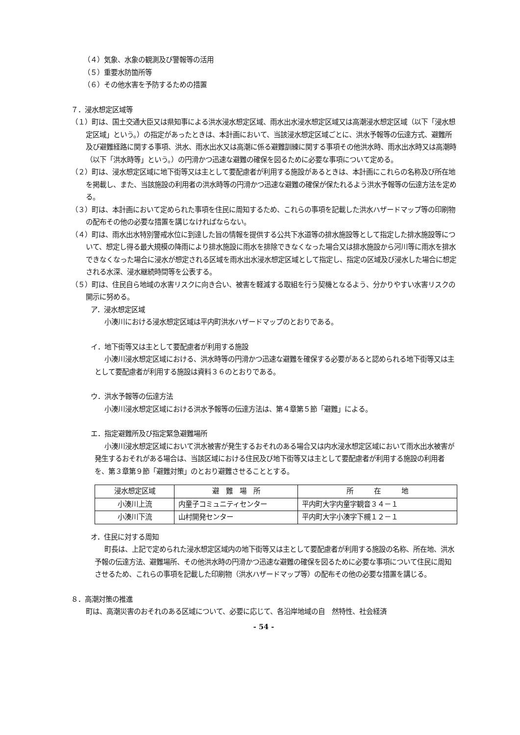（４）気象、水象の観測及び警報等の活用
（５）重要水防箇所等
（６）その他水害を予防するための措置
７．浸水想定区域等
（１）町は、国土交通大臣又は県知事による洪水浸水想定区域、雨水出水浸水想定区域又は高潮浸水想定区域（以下「浸水想定区域」という。）の指定があったときは、本計画において、当該浸水想定区域ごとに、洪水予報等の伝達方式、避難所及び避難経路に関する事項、洪水、雨水出水又は高潮に係る避難訓練に関する事項その他洪水時、雨水出水時又は高潮時（以下「洪水時等」という。）の円滑かつ迅速な避難の確保を図るために必要な事項について定める。
（２）町は、浸水想定区域に地下街等又は主として要配慮者が利用する施設があるときは、本計画にこれらの名称及び所在地を掲載し、また、当該施設の利用者の洪水時等の円滑かつ迅速な避難の確保が保たれるよう洪水予報等の伝達方法を定める。
（３）町は、本計画において定められた事項を住民に周知するため、これらの事項を記載した洪水ハザードマップ等の印刷物の配布その他の必要な措置を講じなければならない。
（４）町は、雨水出水特別警戒水位に到達した旨の情報を提供する公共下水道等の排水施設等として指定した排水施設等について、想定し得る最大規模の降雨により排水施設に雨水を排除できなくなった場合又は排水施設から河川等に雨水を排水できなくなった場合に浸水が想定される区域を雨水出水浸水想定区域として指定し、指定の区域及び浸水した場合に想定される水深、浸水継続時間等を公表する。
（５）町は、住民自ら地域の水害リスクに向き合い、被害を軽減する取組を行う契機となるよう、分かりやすい水害リスクの開示に努める。
ア．浸水想定区域
小湊川における浸水想定区域は平内町洪水ハザードマップのとおりである。
イ．地下街等又は主として要配慮者が利用する施設
小湊川浸水想定区域における、洪水時等の円滑かつ迅速な避難を確保する必要があると認められる地下街等又は主として要配慮者が利用する施設は資料３６のとおりである。
ウ．洪水予報等の伝達方法
小湊川浸水想定区域における洪水予報等の伝達方法は、第４章第５節「避難」による。
エ．指定避難所及び指定緊急避難場所
小湊川浸水想定区域において洪水被害が発生するおそれのある場合又は内水浸水想定区域において雨水出水被害が発生するおそれがある場合は、当該区域における住民及び地下街等又は主として要配慮者が利用する施設の利用者を、第３章第９節「避難対策」のとおり避難させることとする。
| 浸水想定区域 | 避 難 場 所 | 所 在 地 |
| 小湊川上流 | 内童子コミュニティセンター | 平内町大字内童字観音３４－１ |
| 小湊川下流 | 山村開発センター | 平内町大字小湊字下槻１２－１ |
オ．住民に対する周知
町長は、上記で定められた浸水想定区域内の地下街等又は主として要配慮者が利用する施設の名称、所在地、洪水予報の伝達方法、避難場所、その他洪水時の円滑かつ迅速な避難の確保を図るために必要な事項について住民に周知させるため、これらの事項を記載した印刷物（洪水ハザードマップ等）の配布その他の必要な措置を講じる。
８．高潮対策の推進
町は、高潮災害のおそれのある区域について、必要に応じて、各沿岸地域の自　然特性、社会経済
- 54 -